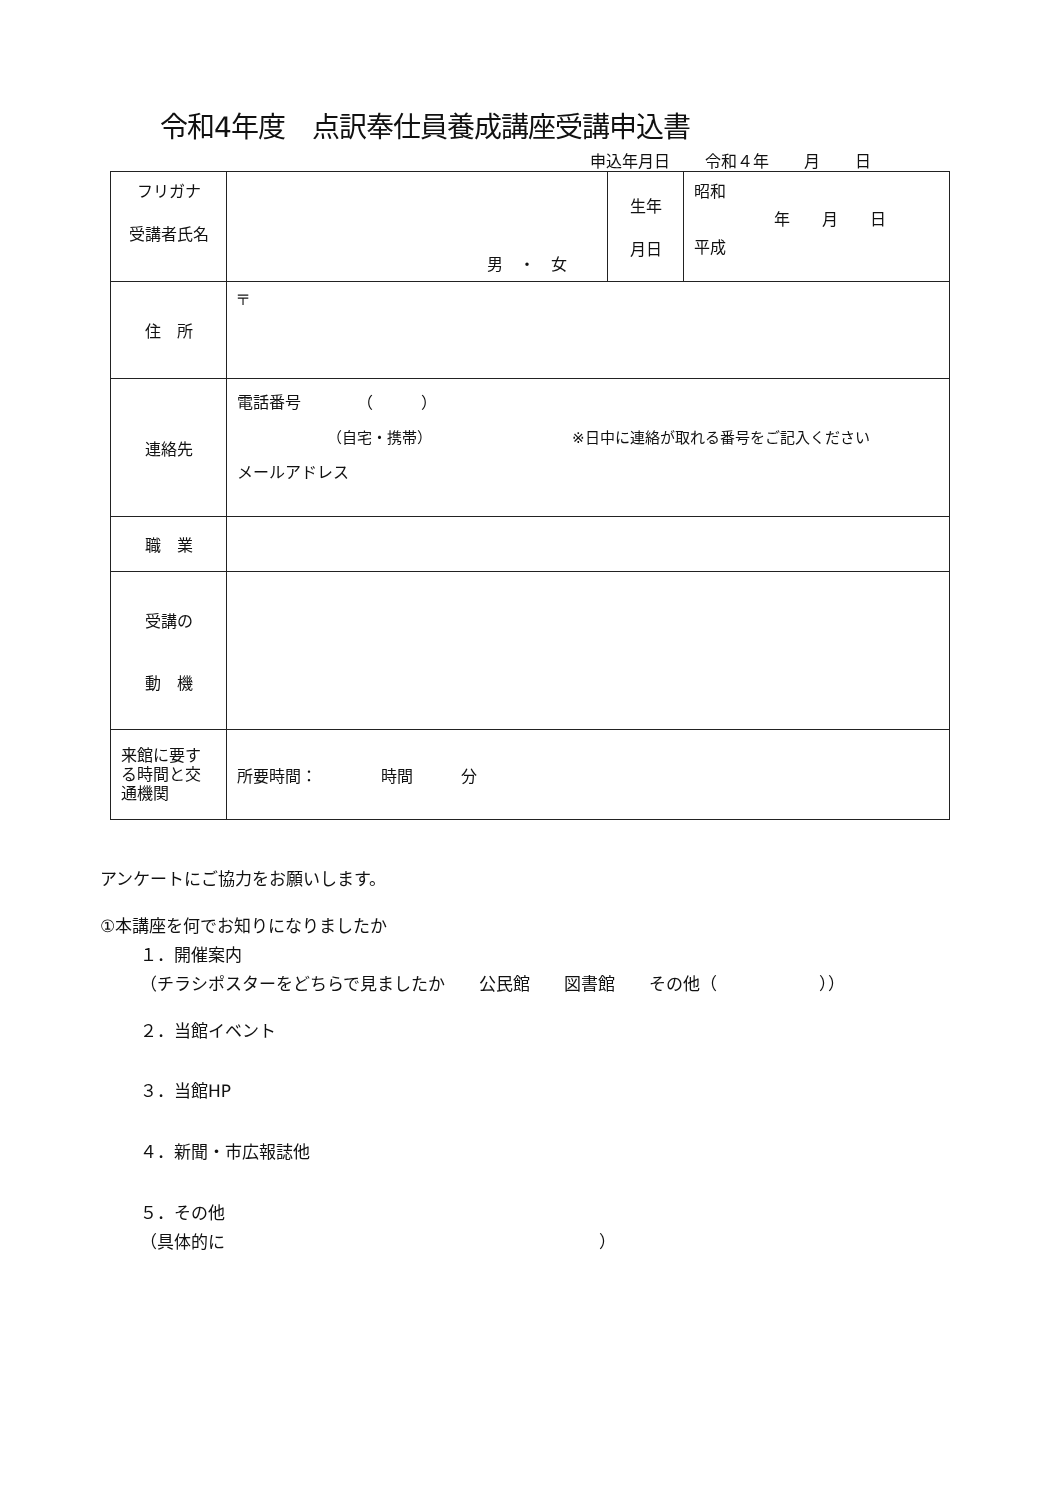令和4年度　点訳奉仕員養成講座受講申込書
申込年月日 令和４年 月 日
| フリガナ 受講者氏名 | 男 ・ 女 | 生年 月日 | 昭和 年 月 日 平成 |
| 住 所 | 〒 | | |
| 連絡先 | 電話番号 （ ） （自宅・携帯） ※日中に連絡が取れる番号をご記入ください メールアドレス | | |
| 職 業 | | | |
| 受講の 動 機 | | | |
| 来館に要する時間と交通機関 | 所要時間： 時間 分 | | |
アンケートにご協力をお願いします。
①本講座を何でお知りになりましたか
１．開催案内
（チラシポスターをどちらで見ましたか　　公民館　　図書館　　その他（　　　　　　））
２．当館イベント
３．当館HP
４．新聞・市広報誌他
５．その他
（具体的に　　　　　　　　　　　　　　　　　　　　　　）